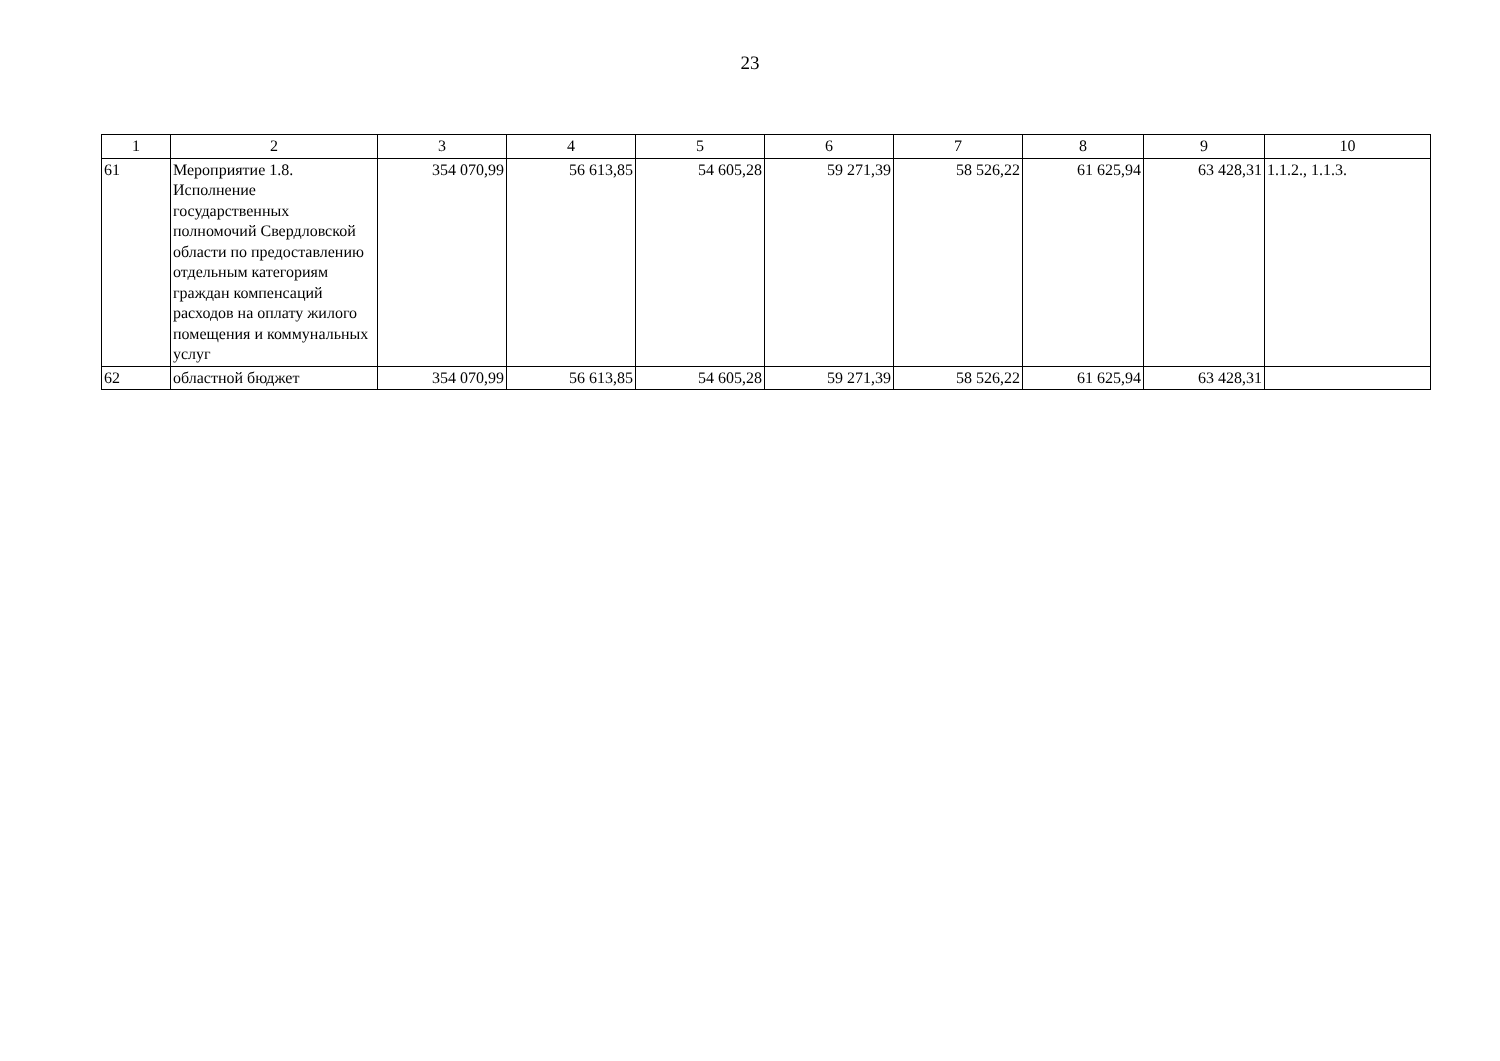23
| 1 | 2 | 3 | 4 | 5 | 6 | 7 | 8 | 9 | 10 |
| --- | --- | --- | --- | --- | --- | --- | --- | --- | --- |
| 61 | Мероприятие 1.8. Исполнение государственных полномочий Свердловской области по предоставлению отдельным категориям граждан компенсаций расходов на оплату жилого помещения и коммунальных услуг | 354 070,99 | 56 613,85 | 54 605,28 | 59 271,39 | 58 526,22 | 61 625,94 | 63 428,31 | 1.1.2., 1.1.3. |
| 62 | областной бюджет | 354 070,99 | 56 613,85 | 54 605,28 | 59 271,39 | 58 526,22 | 61 625,94 | 63 428,31 | |